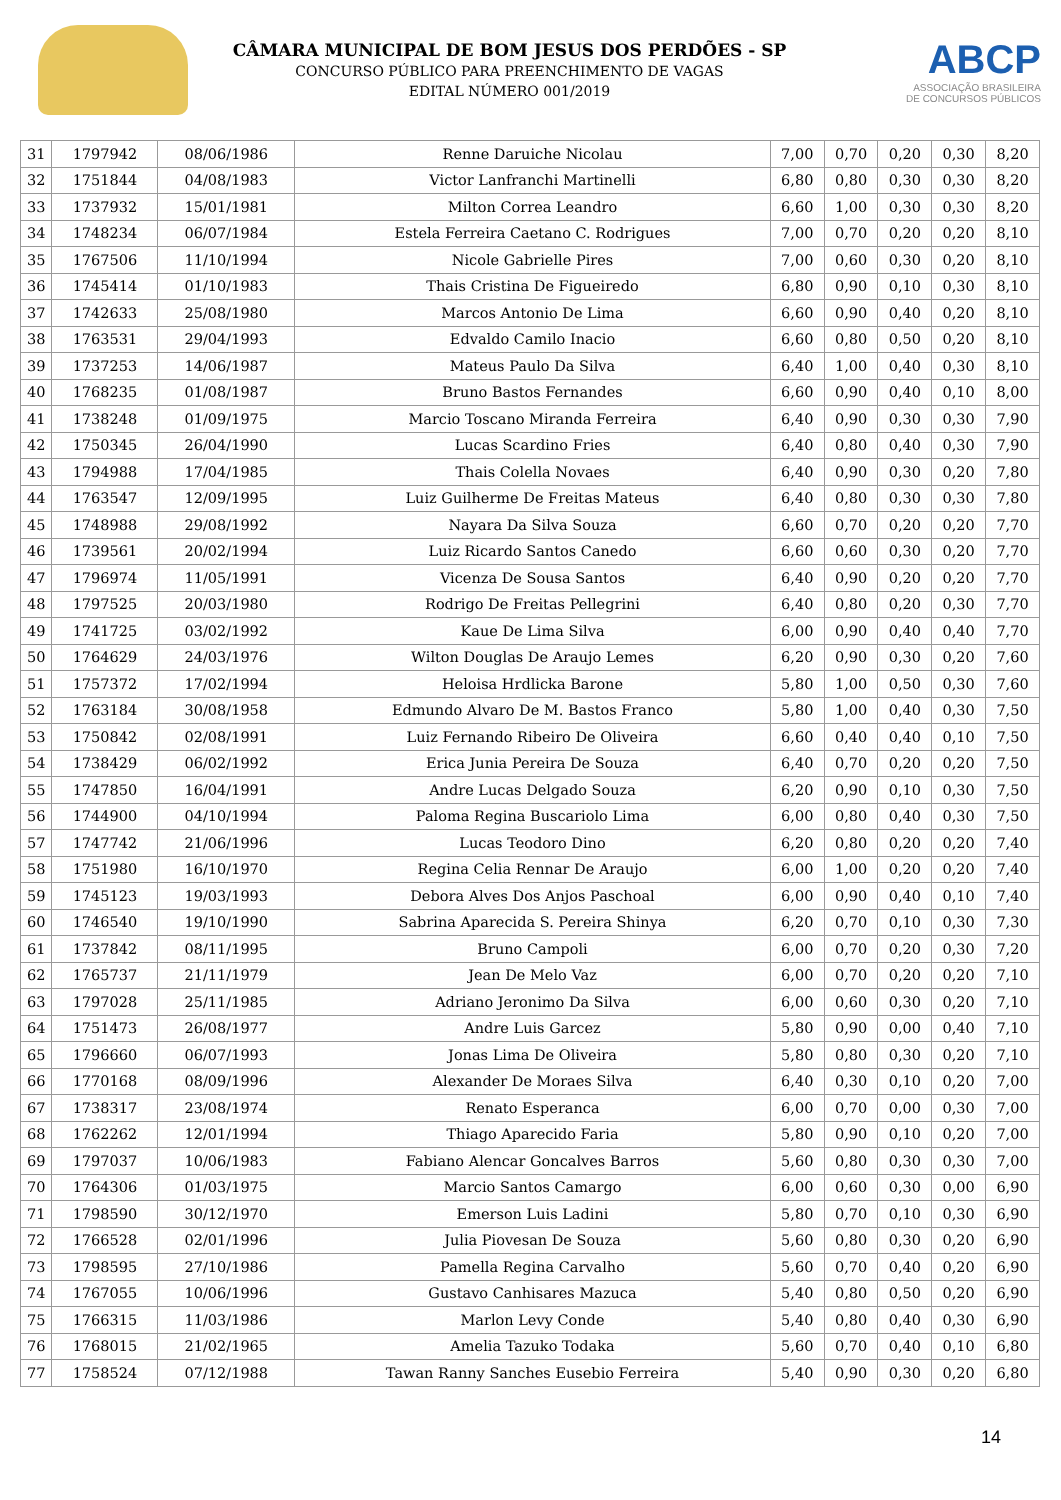CÂMARA MUNICIPAL DE BOM JESUS DOS PERDÕES - SP
CONCURSO PÚBLICO PARA PREENCHIMENTO DE VAGAS
EDITAL NÚMERO 001/2019
ABCP
ASSOCIAÇÃO BRASILEIRA
DE CONCURSOS PÚBLICOS
| 31 | 1797942 | 08/06/1986 | Renne Daruiche Nicolau | 7,00 | 0,70 | 0,20 | 0,30 | 8,20 |
| 32 | 1751844 | 04/08/1983 | Victor Lanfranchi Martinelli | 6,80 | 0,80 | 0,30 | 0,30 | 8,20 |
| 33 | 1737932 | 15/01/1981 | Milton Correa Leandro | 6,60 | 1,00 | 0,30 | 0,30 | 8,20 |
| 34 | 1748234 | 06/07/1984 | Estela Ferreira Caetano C. Rodrigues | 7,00 | 0,70 | 0,20 | 0,20 | 8,10 |
| 35 | 1767506 | 11/10/1994 | Nicole Gabrielle Pires | 7,00 | 0,60 | 0,30 | 0,20 | 8,10 |
| 36 | 1745414 | 01/10/1983 | Thais Cristina De Figueiredo | 6,80 | 0,90 | 0,10 | 0,30 | 8,10 |
| 37 | 1742633 | 25/08/1980 | Marcos Antonio De Lima | 6,60 | 0,90 | 0,40 | 0,20 | 8,10 |
| 38 | 1763531 | 29/04/1993 | Edvaldo Camilo Inacio | 6,60 | 0,80 | 0,50 | 0,20 | 8,10 |
| 39 | 1737253 | 14/06/1987 | Mateus Paulo Da Silva | 6,40 | 1,00 | 0,40 | 0,30 | 8,10 |
| 40 | 1768235 | 01/08/1987 | Bruno Bastos Fernandes | 6,60 | 0,90 | 0,40 | 0,10 | 8,00 |
| 41 | 1738248 | 01/09/1975 | Marcio Toscano Miranda Ferreira | 6,40 | 0,90 | 0,30 | 0,30 | 7,90 |
| 42 | 1750345 | 26/04/1990 | Lucas Scardino Fries | 6,40 | 0,80 | 0,40 | 0,30 | 7,90 |
| 43 | 1794988 | 17/04/1985 | Thais Colella Novaes | 6,40 | 0,90 | 0,30 | 0,20 | 7,80 |
| 44 | 1763547 | 12/09/1995 | Luiz Guilherme De Freitas Mateus | 6,40 | 0,80 | 0,30 | 0,30 | 7,80 |
| 45 | 1748988 | 29/08/1992 | Nayara Da Silva Souza | 6,60 | 0,70 | 0,20 | 0,20 | 7,70 |
| 46 | 1739561 | 20/02/1994 | Luiz Ricardo Santos Canedo | 6,60 | 0,60 | 0,30 | 0,20 | 7,70 |
| 47 | 1796974 | 11/05/1991 | Vicenza De Sousa Santos | 6,40 | 0,90 | 0,20 | 0,20 | 7,70 |
| 48 | 1797525 | 20/03/1980 | Rodrigo De Freitas Pellegrini | 6,40 | 0,80 | 0,20 | 0,30 | 7,70 |
| 49 | 1741725 | 03/02/1992 | Kaue De Lima Silva | 6,00 | 0,90 | 0,40 | 0,40 | 7,70 |
| 50 | 1764629 | 24/03/1976 | Wilton Douglas De Araujo Lemes | 6,20 | 0,90 | 0,30 | 0,20 | 7,60 |
| 51 | 1757372 | 17/02/1994 | Heloisa Hrdlicka Barone | 5,80 | 1,00 | 0,50 | 0,30 | 7,60 |
| 52 | 1763184 | 30/08/1958 | Edmundo Alvaro De M. Bastos Franco | 5,80 | 1,00 | 0,40 | 0,30 | 7,50 |
| 53 | 1750842 | 02/08/1991 | Luiz Fernando Ribeiro De Oliveira | 6,60 | 0,40 | 0,40 | 0,10 | 7,50 |
| 54 | 1738429 | 06/02/1992 | Erica Junia Pereira De Souza | 6,40 | 0,70 | 0,20 | 0,20 | 7,50 |
| 55 | 1747850 | 16/04/1991 | Andre Lucas Delgado Souza | 6,20 | 0,90 | 0,10 | 0,30 | 7,50 |
| 56 | 1744900 | 04/10/1994 | Paloma Regina Buscariolo Lima | 6,00 | 0,80 | 0,40 | 0,30 | 7,50 |
| 57 | 1747742 | 21/06/1996 | Lucas Teodoro Dino | 6,20 | 0,80 | 0,20 | 0,20 | 7,40 |
| 58 | 1751980 | 16/10/1970 | Regina Celia Rennar De Araujo | 6,00 | 1,00 | 0,20 | 0,20 | 7,40 |
| 59 | 1745123 | 19/03/1993 | Debora Alves Dos Anjos Paschoal | 6,00 | 0,90 | 0,40 | 0,10 | 7,40 |
| 60 | 1746540 | 19/10/1990 | Sabrina Aparecida S. Pereira Shinya | 6,20 | 0,70 | 0,10 | 0,30 | 7,30 |
| 61 | 1737842 | 08/11/1995 | Bruno Campoli | 6,00 | 0,70 | 0,20 | 0,30 | 7,20 |
| 62 | 1765737 | 21/11/1979 | Jean De Melo Vaz | 6,00 | 0,70 | 0,20 | 0,20 | 7,10 |
| 63 | 1797028 | 25/11/1985 | Adriano Jeronimo Da Silva | 6,00 | 0,60 | 0,30 | 0,20 | 7,10 |
| 64 | 1751473 | 26/08/1977 | Andre Luis Garcez | 5,80 | 0,90 | 0,00 | 0,40 | 7,10 |
| 65 | 1796660 | 06/07/1993 | Jonas Lima De Oliveira | 5,80 | 0,80 | 0,30 | 0,20 | 7,10 |
| 66 | 1770168 | 08/09/1996 | Alexander De Moraes Silva | 6,40 | 0,30 | 0,10 | 0,20 | 7,00 |
| 67 | 1738317 | 23/08/1974 | Renato Esperanca | 6,00 | 0,70 | 0,00 | 0,30 | 7,00 |
| 68 | 1762262 | 12/01/1994 | Thiago Aparecido Faria | 5,80 | 0,90 | 0,10 | 0,20 | 7,00 |
| 69 | 1797037 | 10/06/1983 | Fabiano Alencar Goncalves Barros | 5,60 | 0,80 | 0,30 | 0,30 | 7,00 |
| 70 | 1764306 | 01/03/1975 | Marcio Santos Camargo | 6,00 | 0,60 | 0,30 | 0,00 | 6,90 |
| 71 | 1798590 | 30/12/1970 | Emerson Luis Ladini | 5,80 | 0,70 | 0,10 | 0,30 | 6,90 |
| 72 | 1766528 | 02/01/1996 | Julia Piovesan De Souza | 5,60 | 0,80 | 0,30 | 0,20 | 6,90 |
| 73 | 1798595 | 27/10/1986 | Pamella Regina Carvalho | 5,60 | 0,70 | 0,40 | 0,20 | 6,90 |
| 74 | 1767055 | 10/06/1996 | Gustavo Canhisares Mazuca | 5,40 | 0,80 | 0,50 | 0,20 | 6,90 |
| 75 | 1766315 | 11/03/1986 | Marlon Levy Conde | 5,40 | 0,80 | 0,40 | 0,30 | 6,90 |
| 76 | 1768015 | 21/02/1965 | Amelia Tazuko Todaka | 5,60 | 0,70 | 0,40 | 0,10 | 6,80 |
| 77 | 1758524 | 07/12/1988 | Tawan Ranny Sanches Eusebio Ferreira | 5,40 | 0,90 | 0,30 | 0,20 | 6,80 |
14